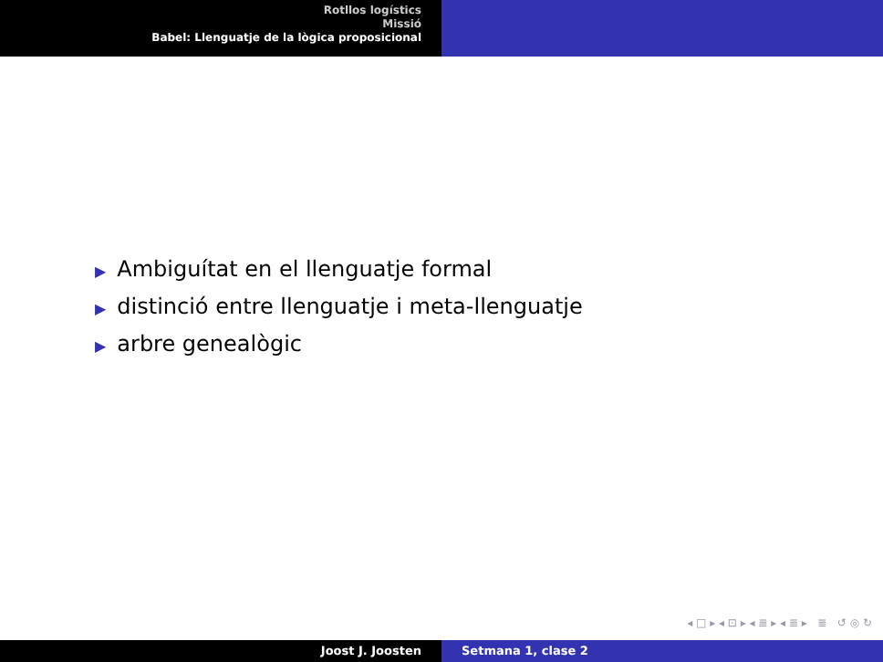Rotllos logístics
Missió
Babel: Llenguatje de la lògica proposicional
▶ Ambiguítat en el llenguatje formal
▶ distinció entre llenguatje i meta-llenguatje
▶ arbre genealògic
◂ □ ▸ ◂ ⊡ ▸ ◂ ≣ ▸ ◂ ≣ ▸ ≣ ↺ ◎ ↻
Joost J. Joosten Setmana 1, clase 2